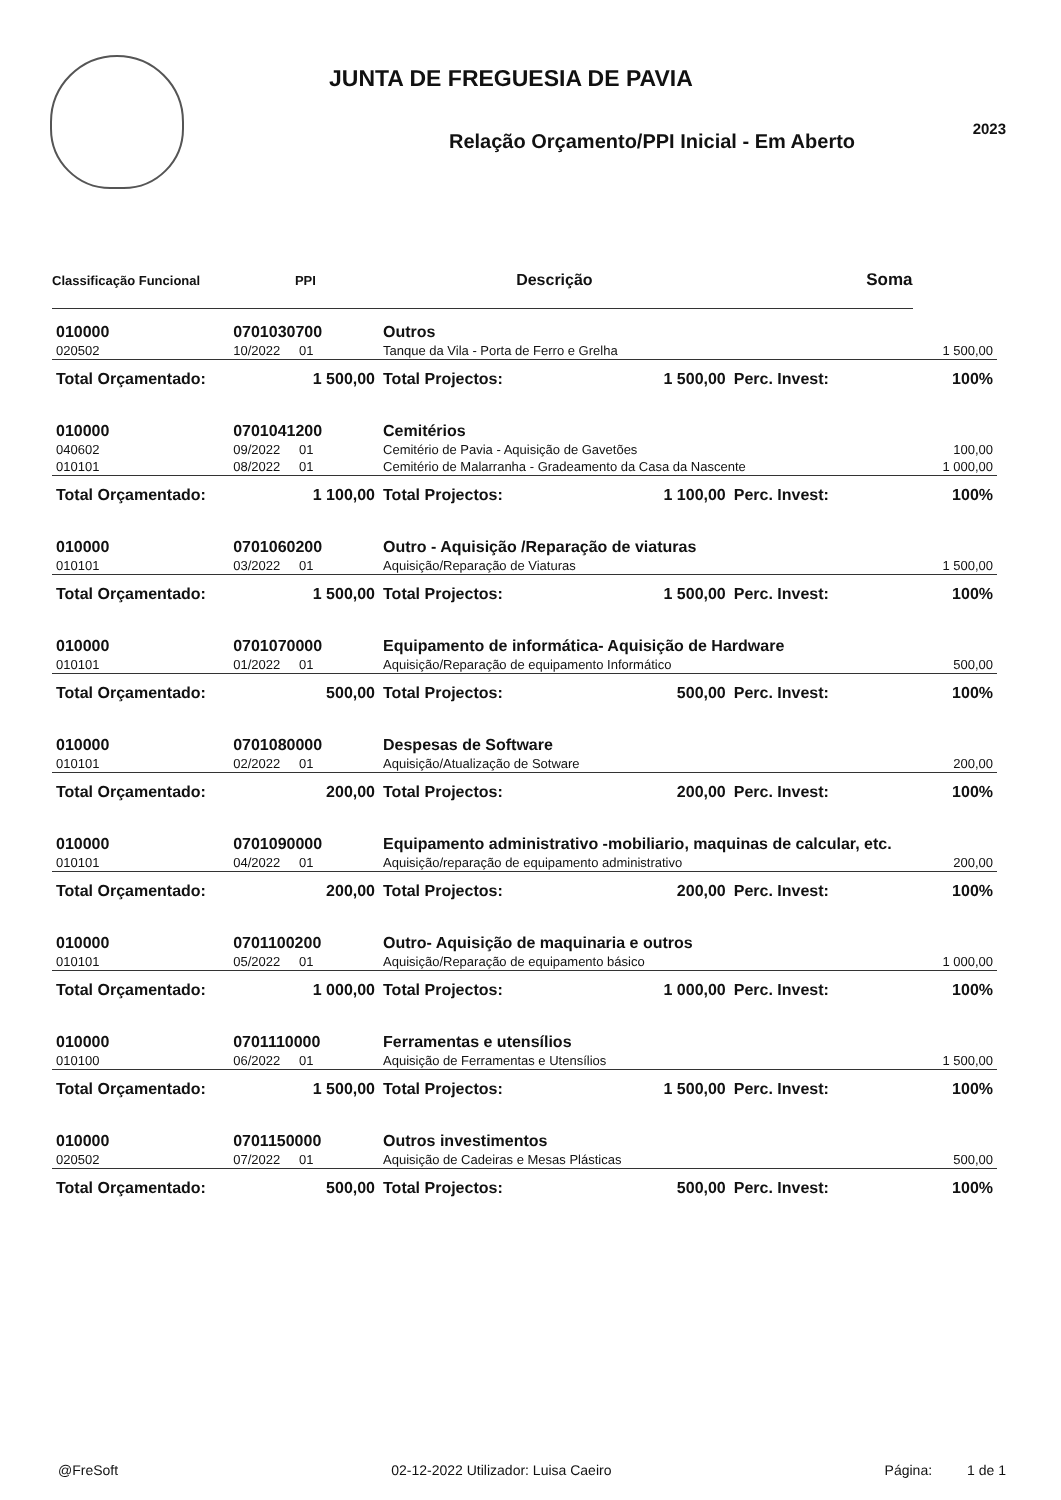JUNTA DE FREGUESIA DE PAVIA
Relação Orçamento/PPI Inicial - Em Aberto
2023
| Classificação Funcional | | PPI | Descrição | | Soma | |
| --- | --- | --- | --- | --- | --- | --- |
| 010000 | 0701030700 | | Outros | | | |
| 020502 | 10/2022 | 01 | Tanque da Vila - Porta de Ferro e Grelha | | | 1 500,00 |
| Total Orçamentado: | | 1 500,00 | Total Projectos: | 1 500,00 | Perc. Invest: | 100% |
| 010000 | 0701041200 | | Cemitérios | | | |
| 040602 | 09/2022 | 01 | Cemitério de Pavia - Aquisição de Gavetões | | | 100,00 |
| 010101 | 08/2022 | 01 | Cemitério de Malarranha - Gradeamento da Casa da Nascente | | | 1 000,00 |
| Total Orçamentado: | | 1 100,00 | Total Projectos: | 1 100,00 | Perc. Invest: | 100% |
| 010000 | 0701060200 | | Outro - Aquisição /Reparação de viaturas | | | |
| 010101 | 03/2022 | 01 | Aquisição/Reparação de Viaturas | | | 1 500,00 |
| Total Orçamentado: | | 1 500,00 | Total Projectos: | 1 500,00 | Perc. Invest: | 100% |
| 010000 | 0701070000 | | Equipamento de informática- Aquisição de Hardware | | | |
| 010101 | 01/2022 | 01 | Aquisição/Reparação de equipamento Informático | | | 500,00 |
| Total Orçamentado: | | 500,00 | Total Projectos: | 500,00 | Perc. Invest: | 100% |
| 010000 | 0701080000 | | Despesas de Software | | | |
| 010101 | 02/2022 | 01 | Aquisição/Atualização de Sotware | | | 200,00 |
| Total Orçamentado: | | 200,00 | Total Projectos: | 200,00 | Perc. Invest: | 100% |
| 010000 | 0701090000 | | Equipamento administrativo -mobiliario, maquinas de calcular, etc. | | | |
| 010101 | 04/2022 | 01 | Aquisição/reparação de equipamento administrativo | | | 200,00 |
| Total Orçamentado: | | 200,00 | Total Projectos: | 200,00 | Perc. Invest: | 100% |
| 010000 | 0701100200 | | Outro- Aquisição de maquinaria e outros | | | |
| 010101 | 05/2022 | 01 | Aquisição/Reparação de equipamento básico | | | 1 000,00 |
| Total Orçamentado: | | 1 000,00 | Total Projectos: | 1 000,00 | Perc. Invest: | 100% |
| 010000 | 0701110000 | | Ferramentas e utensílios | | | |
| 010100 | 06/2022 | 01 | Aquisição de Ferramentas e Utensílios | | | 1 500,00 |
| Total Orçamentado: | | 1 500,00 | Total Projectos: | 1 500,00 | Perc. Invest: | 100% |
| 010000 | 0701150000 | | Outros investimentos | | | |
| 020502 | 07/2022 | 01 | Aquisição de Cadeiras e Mesas Plásticas | | | 500,00 |
| Total Orçamentado: | | 500,00 | Total Projectos: | 500,00 | Perc. Invest: | 100% |
@FreSoft 02-12-2022 Utilizador: Luisa Caeiro Página: 1 de 1